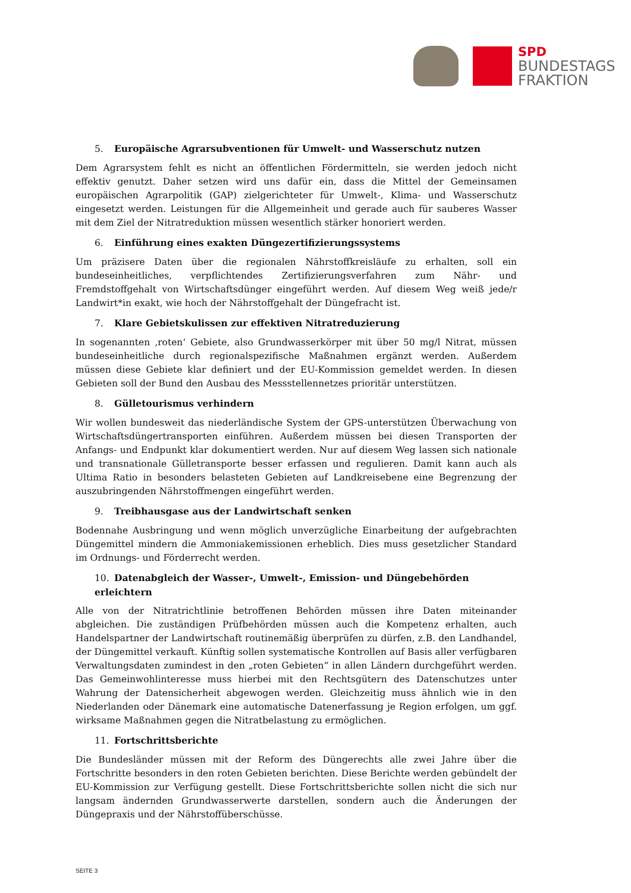SPD
BUNDESTAGS
FRAKTION
5. Europäische Agrarsubventionen für Umwelt- und Wasserschutz nutzen
Dem Agrarsystem fehlt es nicht an öffentlichen Fördermitteln, sie werden jedoch nicht effektiv genutzt. Daher setzen wird uns dafür ein, dass die Mittel der Gemeinsamen europäischen Agrarpolitik (GAP) zielgerichteter für Umwelt-, Klima- und Wasserschutz eingesetzt werden. Leistungen für die Allgemeinheit und gerade auch für sauberes Wasser mit dem Ziel der Nitratreduktion müssen wesentlich stärker honoriert werden.
6. Einführung eines exakten Düngezertifizierungssystems
Um präzisere Daten über die regionalen Nährstoffkreisläufe zu erhalten, soll ein bundeseinheitliches, verpflichtendes Zertifizierungsverfahren zum Nähr- und Fremdstoffgehalt von Wirtschaftsdünger eingeführt werden. Auf diesem Weg weiß jede/r Landwirt*in exakt, wie hoch der Nährstoffgehalt der Düngefracht ist.
7. Klare Gebietskulissen zur effektiven Nitratreduzierung
In sogenannten ‚roten‘ Gebiete, also Grundwasserkörper mit über 50 mg/l Nitrat, müssen bundeseinheitliche durch regionalspezifische Maßnahmen ergänzt werden. Außerdem müssen diese Gebiete klar definiert und der EU-Kommission gemeldet werden. In diesen Gebieten soll der Bund den Ausbau des Messstellennetzes prioritär unterstützen.
8. Gülletourismus verhindern
Wir wollen bundesweit das niederländische System der GPS-unterstützen Überwachung von Wirtschaftsdüngertransporten einführen. Außerdem müssen bei diesen Transporten der Anfangs- und Endpunkt klar dokumentiert werden. Nur auf diesem Weg lassen sich nationale und transnationale Gülletransporte besser erfassen und regulieren. Damit kann auch als Ultima Ratio in besonders belasteten Gebieten auf Landkreisebene eine Begrenzung der auszubringenden Nährstoffmengen eingeführt werden.
9. Treibhausgase aus der Landwirtschaft senken
Bodennahe Ausbringung und wenn möglich unverzügliche Einarbeitung der aufgebrachten Düngemittel mindern die Ammoniakemissionen erheblich. Dies muss gesetzlicher Standard im Ordnungs- und Förderrecht werden.
10. Datenabgleich der Wasser-, Umwelt-, Emission- und Düngebehörden erleichtern
Alle von der Nitratrichtlinie betroffenen Behörden müssen ihre Daten miteinander abgleichen. Die zuständigen Prüfbehörden müssen auch die Kompetenz erhalten, auch Handelspartner der Landwirtschaft routinemäßig überprüfen zu dürfen, z.B. den Landhandel, der Düngemittel verkauft. Künftig sollen systematische Kontrollen auf Basis aller verfügbaren Verwaltungsdaten zumindest in den „roten Gebieten“ in allen Ländern durchgeführt werden. Das Gemeinwohlinteresse muss hierbei mit den Rechtsgütern des Datenschutzes unter Wahrung der Datensicherheit abgewogen werden. Gleichzeitig muss ähnlich wie in den Niederlanden oder Dänemark eine automatische Datenerfassung je Region erfolgen, um ggf. wirksame Maßnahmen gegen die Nitratbelastung zu ermöglichen.
11. Fortschrittsberichte
Die Bundesländer müssen mit der Reform des Düngerechts alle zwei Jahre über die Fortschritte besonders in den roten Gebieten berichten. Diese Berichte werden gebündelt der EU-Kommission zur Verfügung gestellt. Diese Fortschrittsberichte sollen nicht die sich nur langsam ändernden Grundwasserwerte darstellen, sondern auch die Änderungen der Düngepraxis und der Nährstoffüberschüsse.
SEITE 3